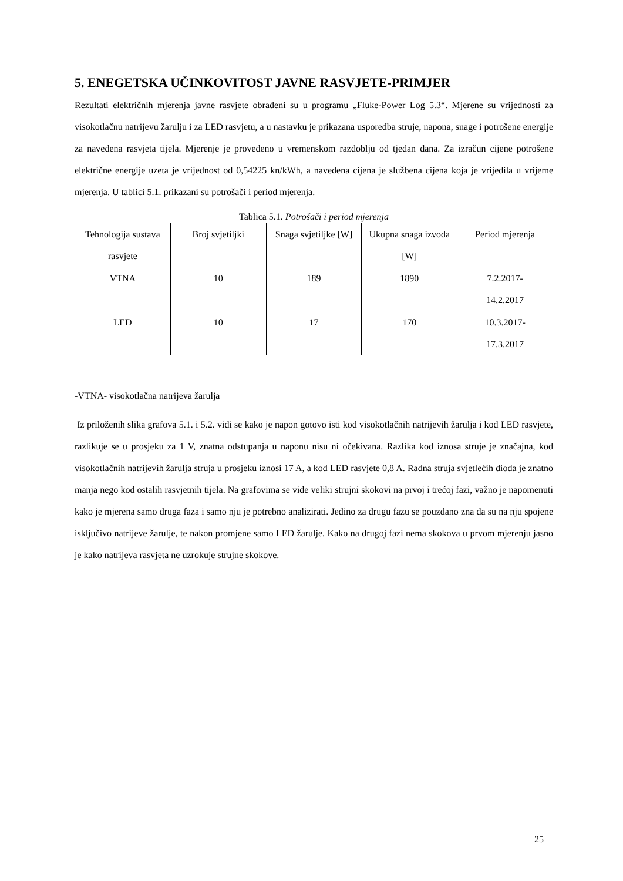5. ENEGETSKA UČINKOVITOST JAVNE RASVJETE-PRIMJER
Rezultati električnih mjerenja javne rasvjete obrađeni su u programu „Fluke-Power Log 5.3“. Mjerene su vrijednosti za visokotlačnu natrijevu žarulju i za LED rasvjetu, a u nastavku je prikazana usporedba struje, napona, snage i potrošene energije za navedena rasvjeta tijela. Mjerenje je provedeno u vremenskom razdoblju od tjedan dana. Za izračun cijene potrošene električne energije uzeta je vrijednost od 0,54225 kn/kWh, a navedena cijena je službena cijena koja je vrijedila u vrijeme mjerenja. U tablici 5.1. prikazani su potrošači i period mjerenja.
Tablica 5.1. Potrošači i period mjerenja
| Tehnologija sustava rasvjete | Broj svjetiljki | Snaga svjetiljke [W] | Ukupna snaga izvoda [W] | Period mjerenja |
| VTNA | 10 | 189 | 1890 | 7.2.2017- 14.2.2017 |
| LED | 10 | 17 | 170 | 10.3.2017- 17.3.2017 |
-VTNA- visokotlačna natrijeva žarulja
Iz priloženih slika grafova 5.1. i 5.2. vidi se kako je napon gotovo isti kod visokotlačnih natrijevih žarulja i kod LED rasvjete, razlikuje se u prosjeku za 1 V, znatna odstupanja u naponu nisu ni očekivana. Razlika kod iznosa struje je značajna, kod visokotlačnih natrijevih žarulja struja u prosjeku iznosi 17 A, a kod LED rasvjete 0,8 A. Radna struja svjetlećih dioda je znatno manja nego kod ostalih rasvjetnih tijela. Na grafovima se vide veliki strujni skokovi na prvoj i trećoj fazi, važno je napomenuti kako je mjerena samo druga faza i samo nju je potrebno analizirati. Jedino za drugu fazu se pouzdano zna da su na nju spojene isključivo natrijeve žarulje, te nakon promjene samo LED žarulje. Kako na drugoj fazi nema skokova u prvom mjerenju jasno je kako natrijeva rasvjeta ne uzrokuje strujne skokove.
25